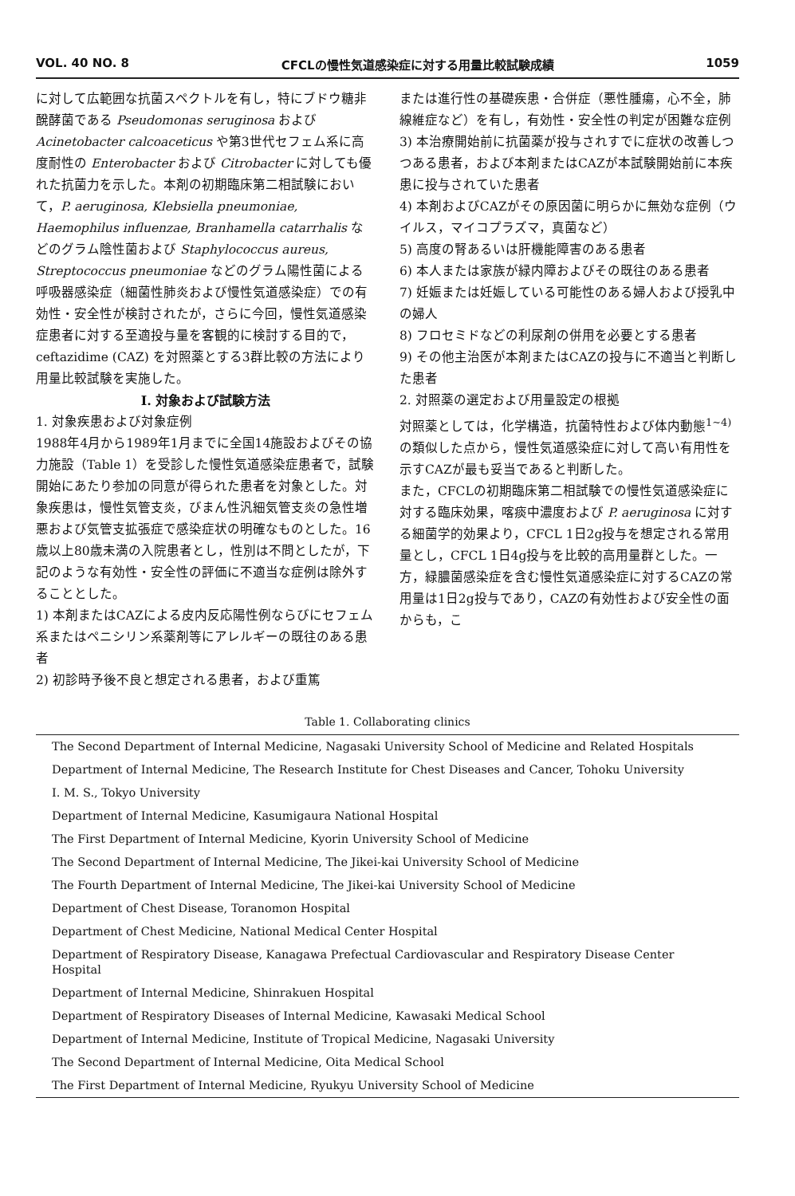VOL. 40 NO. 8 CFCLの慢性気道感染症に対する用量比較試験成績 1059
に対して広範囲な抗菌スペクトルを有し，特にブドウ糖非醗酵菌である Pseudomonas seruginosa および Acinetobacter calcoaceticus や第3世代セフェム系に高度耐性の Enterobacter および Citrobacter に対しても優れた抗菌力を示した。本剤の初期臨床第二相試験において，P. aeruginosa, Klebsiella pneumoniae, Haemophilus influenzae, Branhamella catarrhalis などのグラム陰性菌および Staphylococcus aureus, Streptococcus pneumoniae などのグラム陽性菌による呼吸器感染症（細菌性肺炎および慢性気道感染症）での有効性・安全性が検討されたが，さらに今回，慢性気道感染症患者に対する至適投与量を客観的に検討する目的で，ceftazidime (CAZ) を対照薬とする3群比較の方法により用量比較試験を実施した。
I. 対象および試験方法
1. 対象疾患および対象症例
1988年4月から1989年1月までに全国14施設およびその協力施設（Table 1）を受診した慢性気道感染症患者で，試験開始にあたり参加の同意が得られた患者を対象とした。対象疾患は，慢性気管支炎，びまん性汎細気管支炎の急性増悪および気管支拡張症で感染症状の明確なものとした。16歳以上80歳未満の入院患者とし，性別は不問としたが，下記のような有効性・安全性の評価に不適当な症例は除外することとした。
1) 本剤またはCAZによる皮内反応陽性例ならびにセフェム系またはペニシリン系薬剤等にアレルギーの既往のある患者
2) 初診時予後不良と想定される患者，および重篤
または進行性の基礎疾患・合併症（悪性腫瘍，心不全，肺線維症など）を有し，有効性・安全性の判定が困難な症例
3) 本治療開始前に抗菌薬が投与されすでに症状の改善しつつある患者，および本剤またはCAZが本試験開始前に本疾患に投与されていた患者
4) 本剤およびCAZがその原因菌に明らかに無効な症例（ウイルス，マイコプラズマ，真菌など）
5) 高度の腎あるいは肝機能障害のある患者
6) 本人または家族が緑内障およびその既往のある患者
7) 妊娠または妊娠している可能性のある婦人および授乳中の婦人
8) フロセミドなどの利尿剤の併用を必要とする患者
9) その他主治医が本剤またはCAZの投与に不適当と判断した患者
2. 対照薬の選定および用量設定の根拠
対照薬としては，化学構造，抗菌特性および体内動態<sup>1~4)</sup> の類似した点から，慢性気道感染症に対して高い有用性を示すCAZが最も妥当であると判断した。
また，CFCLの初期臨床第二相試験での慢性気道感染症に対する臨床効果，喀痰中濃度および P. aeruginosa に対する細菌学的効果より，CFCL 1日2g投与を想定される常用量とし，CFCL 1日4g投与を比較的高用量群とした。一方，緑膿菌感染症を含む慢性気道感染症に対するCAZの常用量は1日2g投与であり，CAZの有効性および安全性の面からも，こ
Table 1. Collaborating clinics
| The Second Department of Internal Medicine, Nagasaki University School of Medicine and Related Hospitals |
| Department of Internal Medicine, The Research Institute for Chest Diseases and Cancer, Tohoku University |
| I. M. S., Tokyo University |
| Department of Internal Medicine, Kasumigaura National Hospital |
| The First Department of Internal Medicine, Kyorin University School of Medicine |
| The Second Department of Internal Medicine, The Jikei-kai University School of Medicine |
| The Fourth Department of Internal Medicine, The Jikei-kai University School of Medicine |
| Department of Chest Disease, Toranomon Hospital |
| Department of Chest Medicine, National Medical Center Hospital |
| Department of Respiratory Disease, Kanagawa Prefectual Cardiovascular and Respiratory Disease Center Hospital |
| Department of Internal Medicine, Shinrakuen Hospital |
| Department of Respiratory Diseases of Internal Medicine, Kawasaki Medical School |
| Department of Internal Medicine, Institute of Tropical Medicine, Nagasaki University |
| The Second Department of Internal Medicine, Oita Medical School |
| The First Department of Internal Medicine, Ryukyu University School of Medicine |